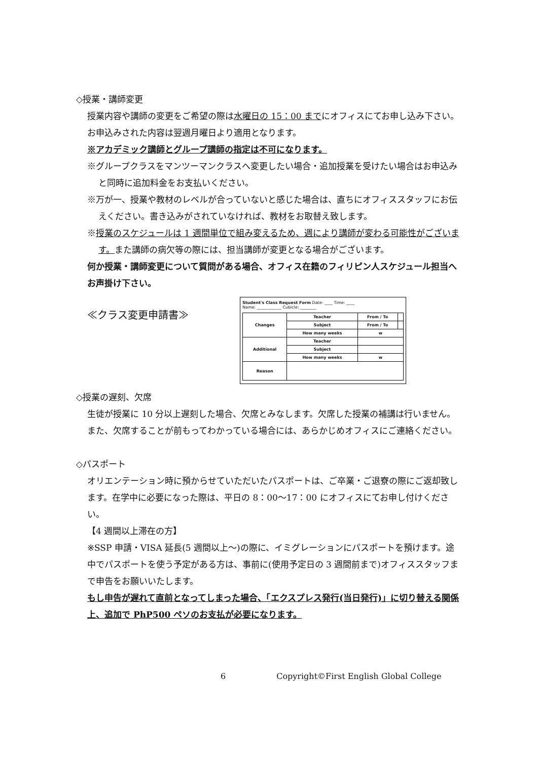◇授業・講師変更
授業内容や講師の変更をご希望の際は水曜日の 15：00 までにオフィスにてお申し込み下さい。お申込みされた内容は翌週月曜日より適用となります。
※アカデミック講師とグループ講師の指定は不可になります。
※グループクラスをマンツーマンクラスへ変更したい場合・追加授業を受けたい場合はお申込みと同時に追加料金をお支払いください。
※万が一、授業や教材のレベルが合っていないと感じた場合は、直ちにオフィススタッフにお伝えください。書き込みがされていなければ、教材をお取替え致します。
※授業のスケジュールは 1 週間単位で組み変えるため、週により講師が変わる可能性がございます。また講師の病欠等の際には、担当講師が変更となる場合がございます。
何か授業・講師変更について質問がある場合、オフィス在籍のフィリピン人スケジュール担当へお声掛け下さい。
≪クラス変更申請書≫
Student's Class Request Form Date: ____ Time: ____
Name: ____________ Cubicle: ________
| Changes | Teacher | From / To | |
| | Subject | From / To | |
| | How many weeks | w | |
| Additional | Teacher | | |
| | Subject | | |
| | How many weeks | w | |
| Reason | | | |
◇授業の遅刻、欠席
生徒が授業に 10 分以上遅刻した場合、欠席とみなします。欠席した授業の補講は行いません。また、欠席することが前もってわかっている場合には、あらかじめオフィスにご連絡ください。
◇パスポート
オリエンテーション時に預からせていただいたパスポートは、ご卒業・ご退寮の際にご返却致します。在学中に必要になった際は、平日の 8：00～17：00 にオフィスにてお申し付けください。
【4 週間以上滞在の方】
※SSP 申請・VISA 延長(5 週間以上～)の際に、イミグレーションにパスポートを預けます。途中でパスポートを使う予定がある方は、事前に(使用予定日の 3 週間前まで)オフィススタッフまで申告をお願いいたします。
もし申告が遅れて直前となってしまった場合、「エクスプレス発行(当日発行)」に切り替える関係上、追加で PhP500 ペソのお支払が必要になります。
6 Copyright©First English Global College